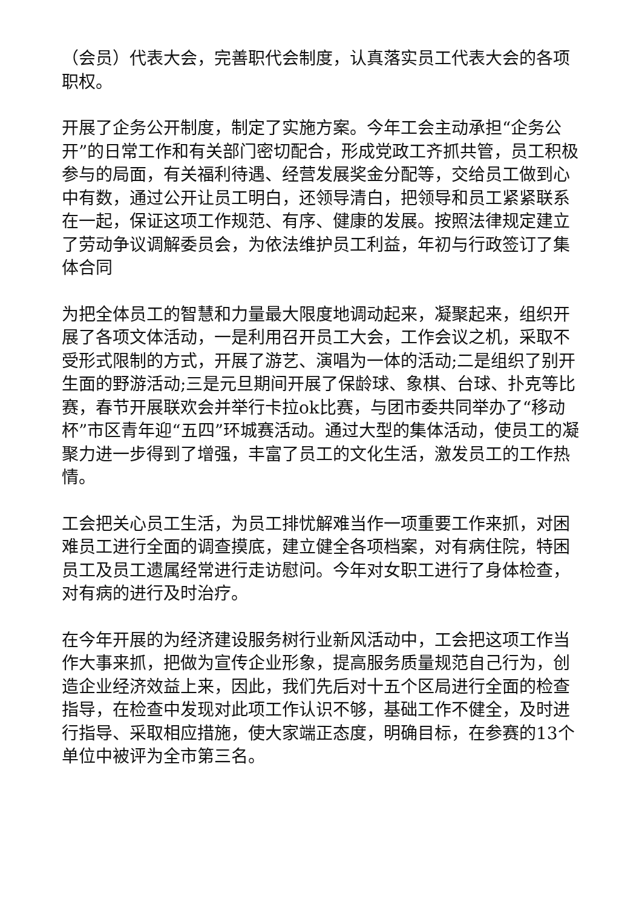（会员）代表大会，完善职代会制度，认真落实员工代表大会的各项职权。
开展了企务公开制度，制定了实施方案。今年工会主动承担“企务公开”的日常工作和有关部门密切配合，形成党政工齐抓共管，员工积极参与的局面，有关福利待遇、经营发展奖金分配等，交给员工做到心中有数，通过公开让员工明白，还领导清白，把领导和员工紧紧联系在一起，保证这项工作规范、有序、健康的发展。按照法律规定建立了劳动争议调解委员会，为依法维护员工利益，年初与行政签订了集体合同
为把全体员工的智慧和力量最大限度地调动起来，凝聚起来，组织开展了各项文体活动，一是利用召开员工大会，工作会议之机，采取不受形式限制的方式，开展了游艺、演唱为一体的活动;二是组织了别开生面的野游活动;三是元旦期间开展了保龄球、象棋、台球、扑克等比赛，春节开展联欢会并举行卡拉ok比赛，与团市委共同举办了“移动杯”市区青年迎“五四”环城赛活动。通过大型的集体活动，使员工的凝聚力进一步得到了增强，丰富了员工的文化生活，激发员工的工作热情。
工会把关心员工生活，为员工排忧解难当作一项重要工作来抓，对困难员工进行全面的调查摸底，建立健全各项档案，对有病住院，特困员工及员工遗属经常进行走访慰问。今年对女职工进行了身体检查，对有病的进行及时治疗。
在今年开展的为经济建设服务树行业新风活动中，工会把这项工作当作大事来抓，把做为宣传企业形象，提高服务质量规范自己行为，创造企业经济效益上来，因此，我们先后对十五个区局进行全面的检查指导，在检查中发现对此项工作认识不够，基础工作不健全，及时进行指导、采取相应措施，使大家端正态度，明确目标，在参赛的13个单位中被评为全市第三名。